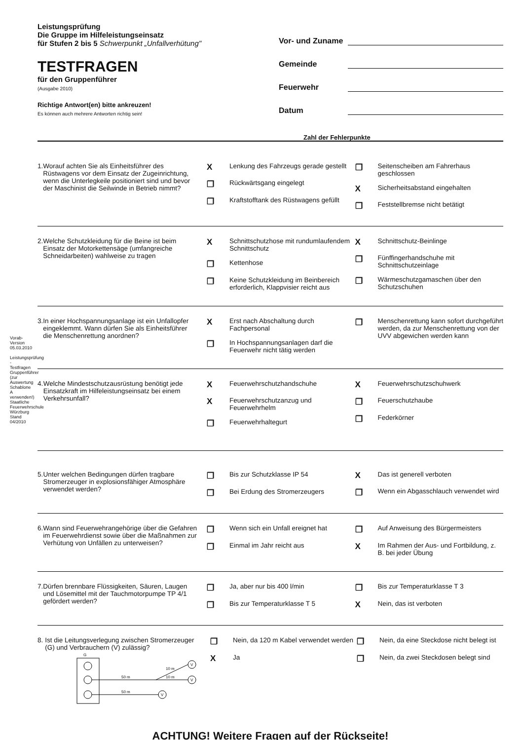Vorab-Version 05.03.2010
Leistungsprüfung - Testfragen Gruppenführer (zur Auswertung Schablone A verwenden!) Staatliche Feuerwehrschule Würzburg Stand 04/2010
Leistungsprüfung
Die Gruppe im Hilfeleistungseinsatz
für Stufen 2 bis 5 Schwerpunkt „Unfallverhütung"
TESTFRAGEN
für den Gruppenführer
(Ausgabe 2010)
Richtige Antwort(en) bitte ankreuzen!
Es können auch mehrere Antworten richtig sein!
Vor- und Zuname
Gemeinde
Feuerwehr
Datum
Zahl der Fehlerpunkte
1. Worauf achten Sie als Einheitsführer des Rüstwagens vor dem Einsatz der Zugeinrichtung, wenn die Unterlegkeile positioniert sind und bevor der Maschinist die Seilwinde in Betrieb nimmt?
X Lenkung des Fahrzeugs gerade gestellt
❐ Rückwärtsgang eingelegt
❐ Kraftstofftank des Rüstwagens gefüllt
❐ Seitenscheiben am Fahrerhaus geschlossen
X Sicherheitsabstand eingehalten
❐ Feststellbremse nicht betätigt
2. Welche Schutzkleidung für die Beine ist beim Einsatz der Motorkettensäge (umfangreiche Schneidarbeiten) wahlweise zu tragen
X Schnittschutzhose mit rundumlaufendem Schnittschutz
❐ Kettenhose
❐ Keine Schutzkleidung im Beinbereich erforderlich, Klappvisier reicht aus
X Schnittschutz-Beinlinge
❐ Fünffingerhandschuhe mit Schnittschutzeinlage
❐ Wärmeschutzgamaschen über den Schutzschuhen
3. In einer Hochspannungsanlage ist ein Unfallopfer eingeklemmt. Wann dürfen Sie als Einheitsführer die Menschenrettung anordnen?
X Erst nach Abschaltung durch Fachpersonal
❐ In Hochspannungsanlagen darf die Feuerwehr nicht tätig werden
❐ Menschenrettung kann sofort durchgeführt werden, da zur Menschenrettung von der UVV abgewichen werden kann
4. Welche Mindestschutzausrüstung benötigt jede Einsatzkraft im Hilfeleistungseinsatz bei einem Verkehrsunfall?
X Feuerwehrschutzhandschuhe
X Feuerwehrschutzanzug und Feuerwehrhelm
❐ Feuerwehrhaltegurt
X Feuerwehrschutzschuhwerk
❐ Feuerschutzhaube
❐ Federkörner
5. Unter welchen Bedingungen dürfen tragbare Stromerzeuger in explosionsfähiger Atmosphäre verwendet werden?
❐ Bis zur Schutzklasse IP 54
❐ Bei Erdung des Stromerzeugers
X Das ist generell verboten
❐ Wenn ein Abgasschlauch verwendet wird
6. Wann sind Feuerwehrangehörige über die Gefahren im Feuerwehrdienst sowie über die Maßnahmen zur Verhütung von Unfällen zu unterweisen?
❐ Wenn sich ein Unfall ereignet hat
❐ Einmal im Jahr reicht aus
❐ Auf Anweisung des Bürgermeisters
X Im Rahmen der Aus- und Fortbildung, z. B. bei jeder Übung
7. Dürfen brennbare Flüssigkeiten, Säuren, Laugen und Lösemittel mit der Tauchmotorpumpe TP 4/1 gefördert werden?
❐ Ja, aber nur bis 400 l/min
❐ Bis zur Temperaturklasse T 5
❐ Bis zur Temperaturklasse T 3
X Nein, das ist verboten
8. Ist die Leitungsverlegung zwischen Stromerzeuger (G) und Verbrauchern (V) zulässig?
G
50 m
50 m
10 m
10 m
V
V
V
❐ Nein, da 120 m Kabel verwendet werden
X Ja
❐ Nein, da eine Steckdose nicht belegt ist
❐ Nein, da zwei Steckdosen belegt sind
ACHTUNG! Weitere Fragen auf der Rückseite!